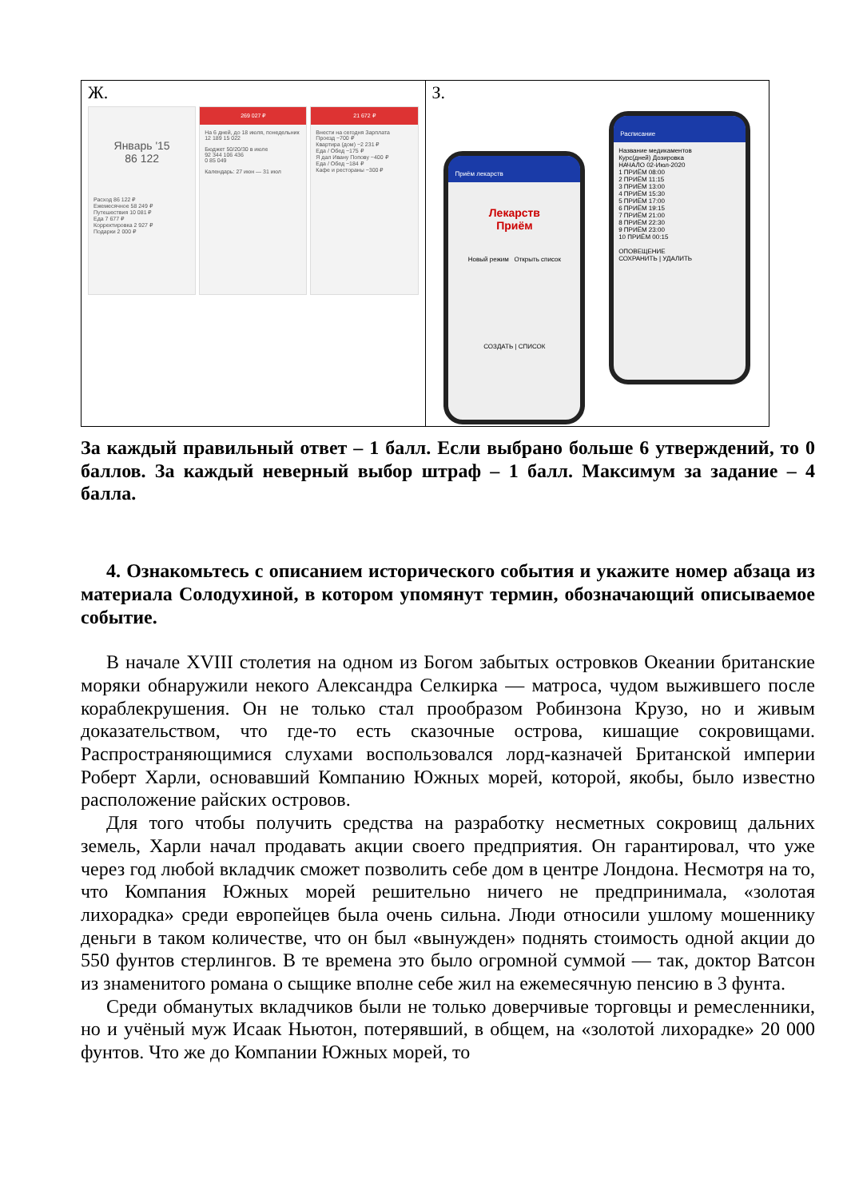| Ж. Январь '15 86 122 Расход 86 122 ₽ Ежемесячное 58 249 ₽ Путешествия 10 081 ₽ Еда 7 677 ₽ Корректировка 2 927 ₽ Подарки 2 000 ₽ 269 027 ₽ На 6 дней, до 18 июля, понедельник 12 189 15 022 Бюджет 50/20/30 в июле 92 344 106 436 0 85 049 Календарь: 27 июн — 31 июл 21 672 ₽ Внести на сегодня Зарплата Проезд −700 ₽ Квартира (дом) −2 231 ₽ Еда / Обед −175 ₽ Я дал Ивану Попову −400 ₽ Еда / Обед −184 ₽ Кафе и рестораны −300 ₽ | З. Приём лекарств Лекарств Приём Новый режим Открыть список СОЗДАТЬ / СПИСОК Расписание Название медикаментов Курс(дней) Дозировка НАЧАЛО 02-Июл-2020 1 ПРИЁМ 08:00 2 ПРИЁМ 11:15 3 ПРИЁМ 13:00 4 ПРИЁМ 15:30 5 ПРИЁМ 17:00 6 ПРИЁМ 19:15 7 ПРИЁМ 21:00 8 ПРИЁМ 22:30 9 ПРИЁМ 23:00 10 ПРИЁМ 00:15 ОПОВЕЩЕНИЕ СОХРАНИТЬ / УДАЛИТЬ |
За каждый правильный ответ – 1 балл. Если выбрано больше 6 утверждений, то 0 баллов. За каждый неверный выбор штраф – 1 балл. Максимум за задание – 4 балла.
4. Ознакомьтесь с описанием исторического события и укажите номер абзаца из материала Солодухиной, в котором упомянут термин, обозначающий описываемое событие.
В начале XVIII столетия на одном из Богом забытых островков Океании британские моряки обнаружили некого Александра Селкирка — матроса, чудом выжившего после кораблекрушения. Он не только стал прообразом Робинзона Крузо, но и живым доказательством, что где-то есть сказочные острова, кишащие сокровищами. Распространяющимися слухами воспользовался лорд-казначей Британской империи Роберт Харли, основавший Компанию Южных морей, которой, якобы, было известно расположение райских островов.
Для того чтобы получить средства на разработку несметных сокровищ дальних земель, Харли начал продавать акции своего предприятия. Он гарантировал, что уже через год любой вкладчик сможет позволить себе дом в центре Лондона. Несмотря на то, что Компания Южных морей решительно ничего не предпринимала, «золотая лихорадка» среди европейцев была очень сильна. Люди относили ушлому мошеннику деньги в таком количестве, что он был «вынужден» поднять стоимость одной акции до 550 фунтов стерлингов. В те времена это было огромной суммой — так, доктор Ватсон из знаменитого романа о сыщике вполне себе жил на ежемесячную пенсию в 3 фунта.
Среди обманутых вкладчиков были не только доверчивые торговцы и ремесленники, но и учёный муж Исаак Ньютон, потерявший, в общем, на «золотой лихорадке» 20 000 фунтов. Что же до Компании Южных морей, то